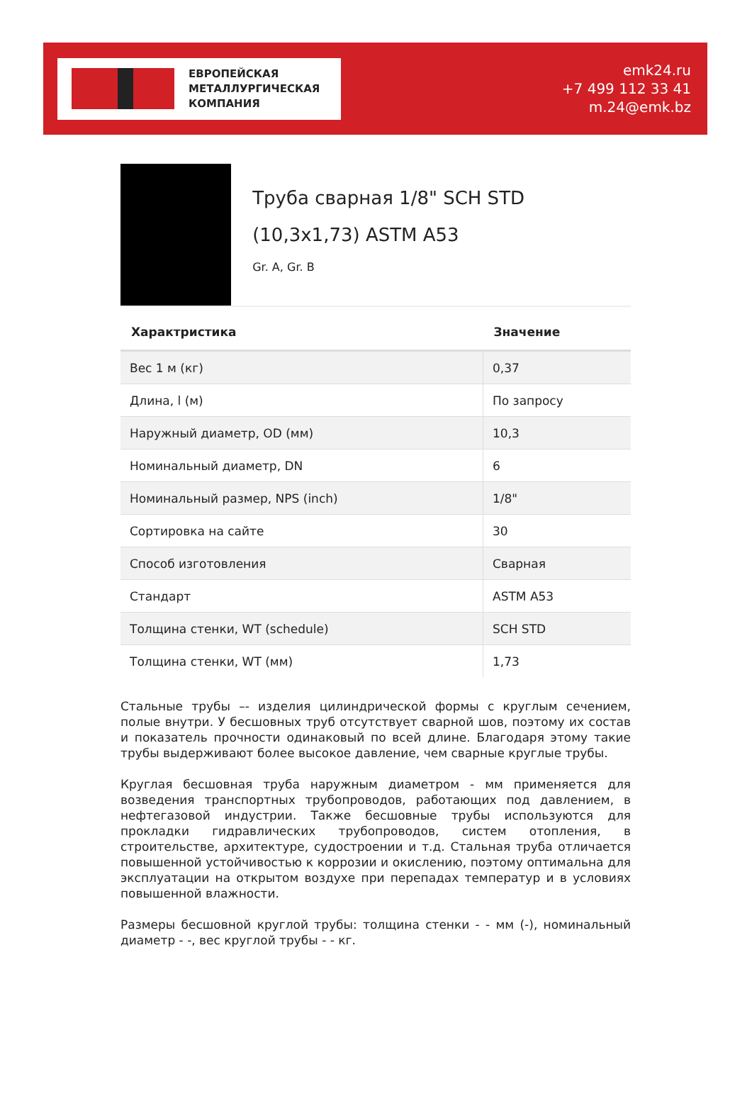ЕВРОПЕЙСКАЯ
МЕТАЛЛУРГИЧЕСКАЯ
КОМПАНИЯ
emk24.ru
+7 499 112 33 41
m.24@emk.bz
Труба сварная 1/8" SCH STD (10,3x1,73) ASTM A53
Gr. A, Gr. B
| Характристика | Значение |
| --- | --- |
| Вес 1 м (кг) | 0,37 |
| Длина, l (м) | По запросу |
| Наружный диаметр, OD (мм) | 10,3 |
| Номинальный диаметр, DN | 6 |
| Номинальный размер, NPS (inch) | 1/8" |
| Сортировка на сайте | 30 |
| Способ изготовления | Сварная |
| Стандарт | ASTM A53 |
| Толщина стенки, WT (schedule) | SCH STD |
| Толщина стенки, WT (мм) | 1,73 |
Стальные трубы –- изделия цилиндрической формы с круглым сечением, полые внутри. У бесшовных труб отсутствует сварной шов, поэтому их состав и показатель прочности одинаковый по всей длине. Благодаря этому такие трубы выдерживают более высокое давление, чем сварные круглые трубы.
Круглая бесшовная труба наружным диаметром - мм применяется для возведения транспортных трубопроводов, работающих под давлением, в нефтегазовой индустрии. Также бесшовные трубы используются для прокладки гидравлических трубопроводов, систем отопления, в строительстве, архитектуре, судостроении и т.д. Стальная труба отличается повышенной устойчивостью к коррозии и окислению, поэтому оптимальна для эксплуатации на открытом воздухе при перепадах температур и в условиях повышенной влажности.
Размеры бесшовной круглой трубы: толщина стенки - - мм (-), номинальный диаметр - -, вес круглой трубы - - кг.